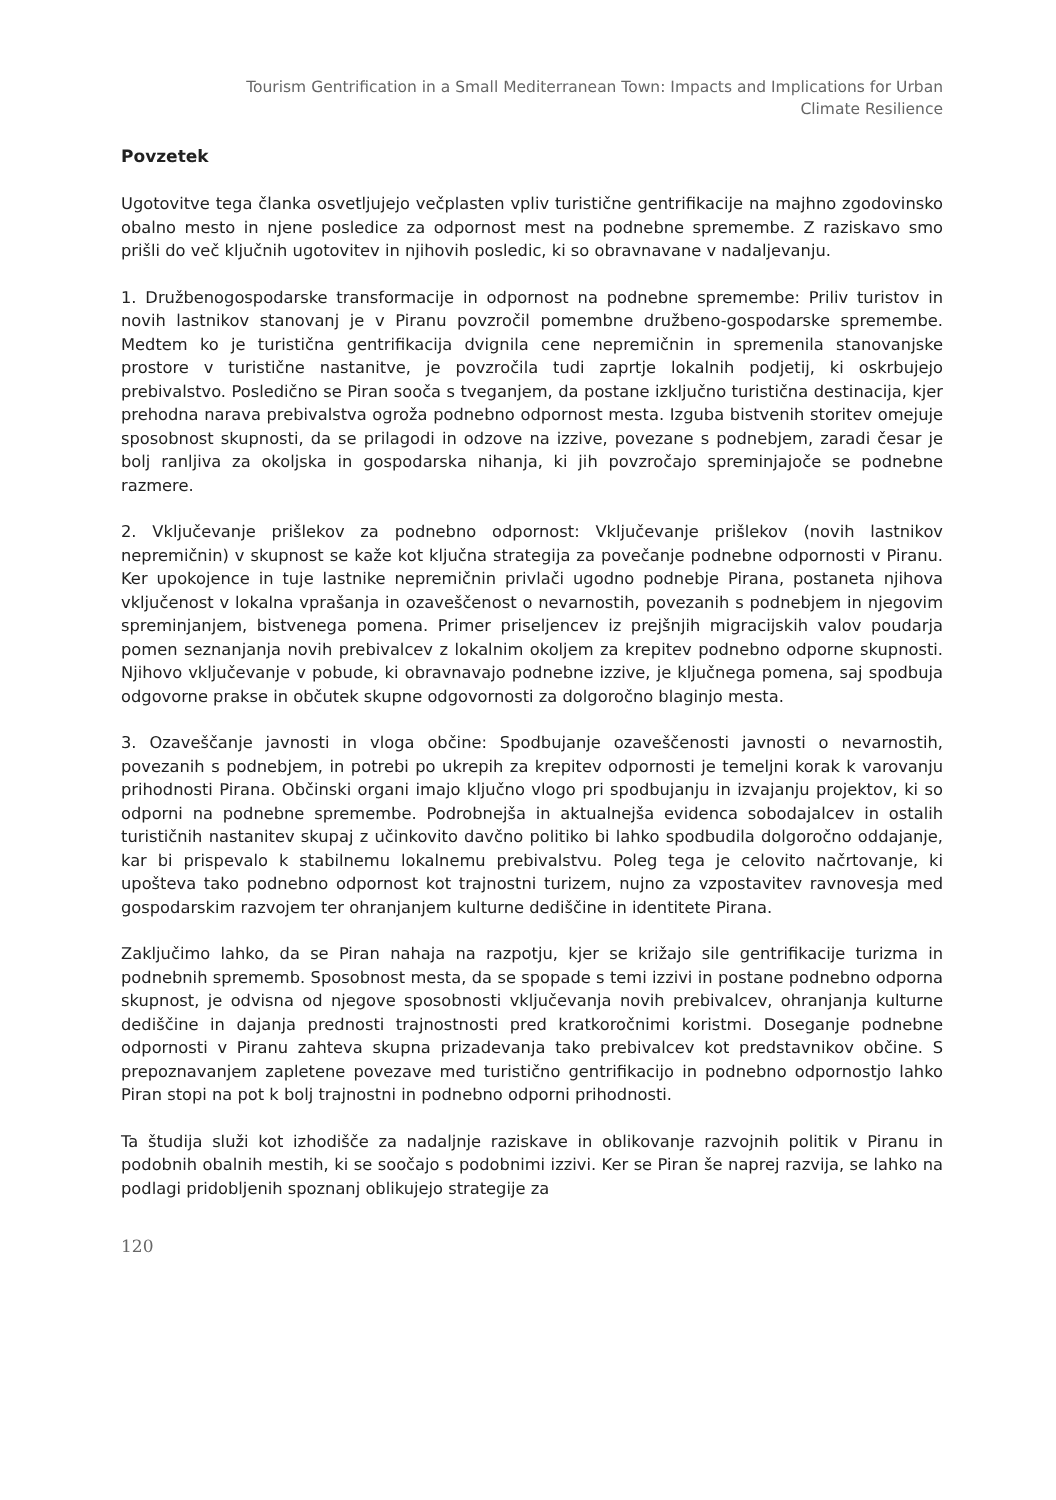Tourism Gentrification in a Small Mediterranean Town: Impacts and Implications for Urban
Climate Resilience
Povzetek
Ugotovitve tega članka osvetljujejo večplasten vpliv turistične gentrifikacije na majhno zgodovinsko obalno mesto in njene posledice za odpornost mest na podnebne spremembe. Z raziskavo smo prišli do več ključnih ugotovitev in njihovih posledic, ki so obravnavane v nadaljevanju.
1. Družbenogospodarske transformacije in odpornost na podnebne spremembe: Priliv turistov in novih lastnikov stanovanj je v Piranu povzročil pomembne družbeno-gospodarske spremembe. Medtem ko je turistična gentrifikacija dvignila cene nepremičnin in spremenila stanovanjske prostore v turistične nastanitve, je povzročila tudi zaprtje lokalnih podjetij, ki oskrbujejo prebivalstvo. Posledično se Piran sooča s tveganjem, da postane izključno turistična destinacija, kjer prehodna narava prebivalstva ogroža podnebno odpornost mesta. Izguba bistvenih storitev omejuje sposobnost skupnosti, da se prilagodi in odzove na izzive, povezane s podnebjem, zaradi česar je bolj ranljiva za okoljska in gospodarska nihanja, ki jih povzročajo spreminjajoče se podnebne razmere.
2. Vključevanje prišlekov za podnebno odpornost: Vključevanje prišlekov (novih lastnikov nepremičnin) v skupnost se kaže kot ključna strategija za povečanje podnebne odpornosti v Piranu. Ker upokojence in tuje lastnike nepremičnin privlači ugodno podnebje Pirana, postaneta njihova vključenost v lokalna vprašanja in ozaveščenost o nevarnostih, povezanih s podnebjem in njegovim spreminjanjem, bistvenega pomena. Primer priseljencev iz prejšnjih migracijskih valov poudarja pomen seznanjanja novih prebivalcev z lokalnim okoljem za krepitev podnebno odporne skupnosti. Njihovo vključevanje v pobude, ki obravnavajo podnebne izzive, je ključnega pomena, saj spodbuja odgovorne prakse in občutek skupne odgovornosti za dolgoročno blaginjo mesta.
3. Ozaveščanje javnosti in vloga občine: Spodbujanje ozaveščenosti javnosti o nevarnostih, povezanih s podnebjem, in potrebi po ukrepih za krepitev odpornosti je temeljni korak k varovanju prihodnosti Pirana. Občinski organi imajo ključno vlogo pri spodbujanju in izvajanju projektov, ki so odporni na podnebne spremembe. Podrobnejša in aktualnejša evidenca sobodajalcev in ostalih turističnih nastanitev skupaj z učinkovito davčno politiko bi lahko spodbudila dolgoročno oddajanje, kar bi prispevalo k stabilnemu lokalnemu prebivalstvu. Poleg tega je celovito načrtovanje, ki upošteva tako podnebno odpornost kot trajnostni turizem, nujno za vzpostavitev ravnovesja med gospodarskim razvojem ter ohranjanjem kulturne dediščine in identitete Pirana.
Zaključimo lahko, da se Piran nahaja na razpotju, kjer se križajo sile gentrifikacije turizma in podnebnih sprememb. Sposobnost mesta, da se spopade s temi izzivi in postane podnebno odporna skupnost, je odvisna od njegove sposobnosti vključevanja novih prebivalcev, ohranjanja kulturne dediščine in dajanja prednosti trajnostnosti pred kratkoročnimi koristmi. Doseganje podnebne odpornosti v Piranu zahteva skupna prizadevanja tako prebivalcev kot predstavnikov občine. S prepoznavanjem zapletene povezave med turistično gentrifikacijo in podnebno odpornostjo lahko Piran stopi na pot k bolj trajnostni in podnebno odporni prihodnosti.
Ta študija služi kot izhodišče za nadaljnje raziskave in oblikovanje razvojnih politik v Piranu in podobnih obalnih mestih, ki se soočajo s podobnimi izzivi. Ker se Piran še naprej razvija, se lahko na podlagi pridobljenih spoznanj oblikujejo strategije za
120